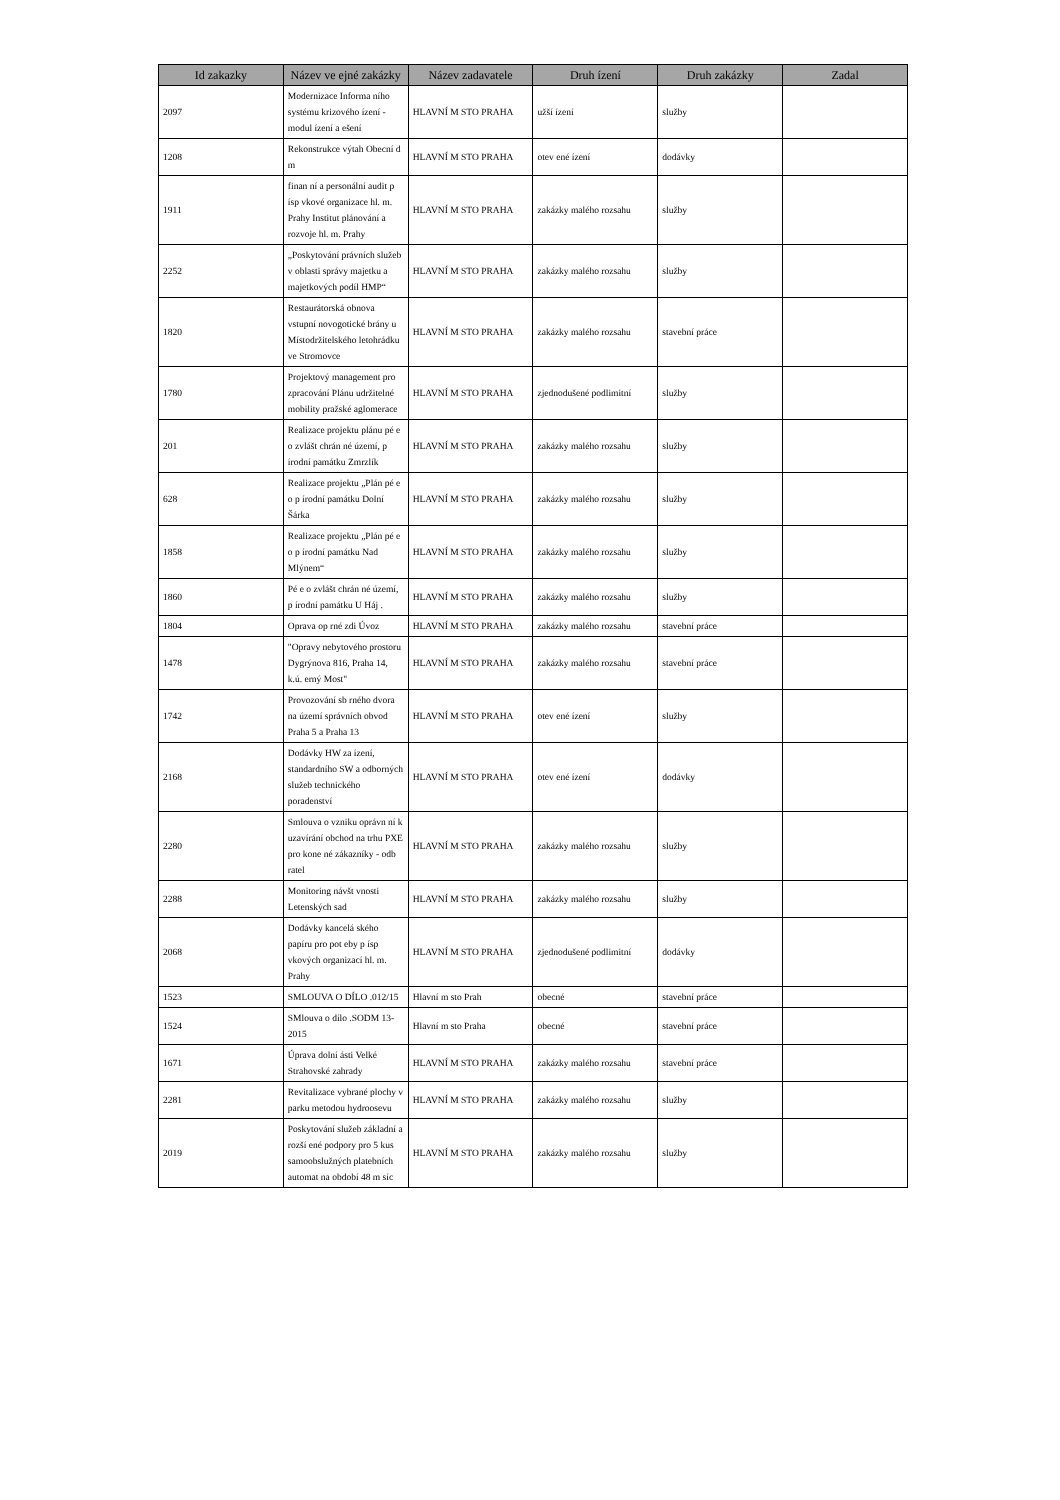| Id zakazky | Název ve ejné zakázky | Název zadavatele | Druh ízení | Druh zakázky | Zadal |
| --- | --- | --- | --- | --- | --- |
| 2097 | Modernizace Informa ního systému krizového ízení - modul ízení a ešení | HLAVNÍ M STO PRAHA | užší ízení | služby | |
| 1208 | Rekonstrukce výtah Obecní d m | HLAVNÍ M STO PRAHA | otev ené ízení | dodávky | |
| 1911 | finan ní a personální audit p ísp vkové organizace hl. m. Prahy Institut plánování a rozvoje hl. m. Prahy | HLAVNÍ M STO PRAHA | zakázky malého rozsahu | služby | |
| 2252 | „Poskytování právních služeb v oblasti správy majetku a majetkových podíl HMP“ | HLAVNÍ M STO PRAHA | zakázky malého rozsahu | služby | |
| 1820 | Restaurátorská obnova vstupní novogotické brány u Místodržitelského letohrádku ve Stromovce | HLAVNÍ M STO PRAHA | zakázky malého rozsahu | stavební práce | |
| 1780 | Projektový management pro zpracování Plánu udržitelné mobility pražské aglomerace | HLAVNÍ M STO PRAHA | zjednodušené podlimitní | služby | |
| 201 | Realizace projektu plánu pé e o zvlášt chrán né území, p írodní památku Zmrzlík | HLAVNÍ M STO PRAHA | zakázky malého rozsahu | služby | |
| 628 | Realizace projektu „Plán pé e o p írodní památku Dolní Šárka | HLAVNÍ M STO PRAHA | zakázky malého rozsahu | služby | |
| 1858 | Realizace projektu „Plán pé e o p írodní památku Nad Mlýnem“ | HLAVNÍ M STO PRAHA | zakázky malého rozsahu | služby | |
| 1860 | Pé e o zvlášt chrán né území, p írodní památku U Háj . | HLAVNÍ M STO PRAHA | zakázky malého rozsahu | služby | |
| 1804 | Oprava op rné zdi Úvoz | HLAVNÍ M STO PRAHA | zakázky malého rozsahu | stavební práce | |
| 1478 | "Opravy nebytového prostoru Dygrýnova 816, Praha 14, k.ú. erný Most" | HLAVNÍ M STO PRAHA | zakázky malého rozsahu | stavební práce | |
| 1742 | Provozování sb rného dvora na území správních obvod Praha 5 a Praha 13 | HLAVNÍ M STO PRAHA | otev ené ízení | služby | |
| 2168 | Dodávky HW za ízení, standardního SW a odborných služeb technického poradenství | HLAVNÍ M STO PRAHA | otev ené ízení | dodávky | |
| 2280 | Smlouva o vzniku oprávn ní k uzavírání obchod na trhu PXE pro kone né zákazníky - odb ratel | HLAVNÍ M STO PRAHA | zakázky malého rozsahu | služby | |
| 2288 | Monitoring návšt vnosti Letenských sad | HLAVNÍ M STO PRAHA | zakázky malého rozsahu | služby | |
| 2068 | Dodávky kancelá ského papíru pro pot eby p ísp vkových organizací hl. m. Prahy | HLAVNÍ M STO PRAHA | zjednodušené podlimitní | dodávky | |
| 1523 | SMLOUVA O DÍLO .012/15 | Hlavní m sto Prah | obecné | stavební práce | |
| 1524 | SMlouva o dílo .SODM 13-2015 | Hlavní m sto Praha | obecné | stavební práce | |
| 1671 | Úprava dolní ásti Velké Strahovské zahrady | HLAVNÍ M STO PRAHA | zakázky malého rozsahu | stavební práce | |
| 2281 | Revitalizace vybrané plochy v parku metodou hydroosevu | HLAVNÍ M STO PRAHA | zakázky malého rozsahu | služby | |
| 2019 | Poskytování služeb základní a rozší ené podpory pro 5 kus samoobslužných platebních automat na období 48 m síc | HLAVNÍ M STO PRAHA | zakázky malého rozsahu | služby | |